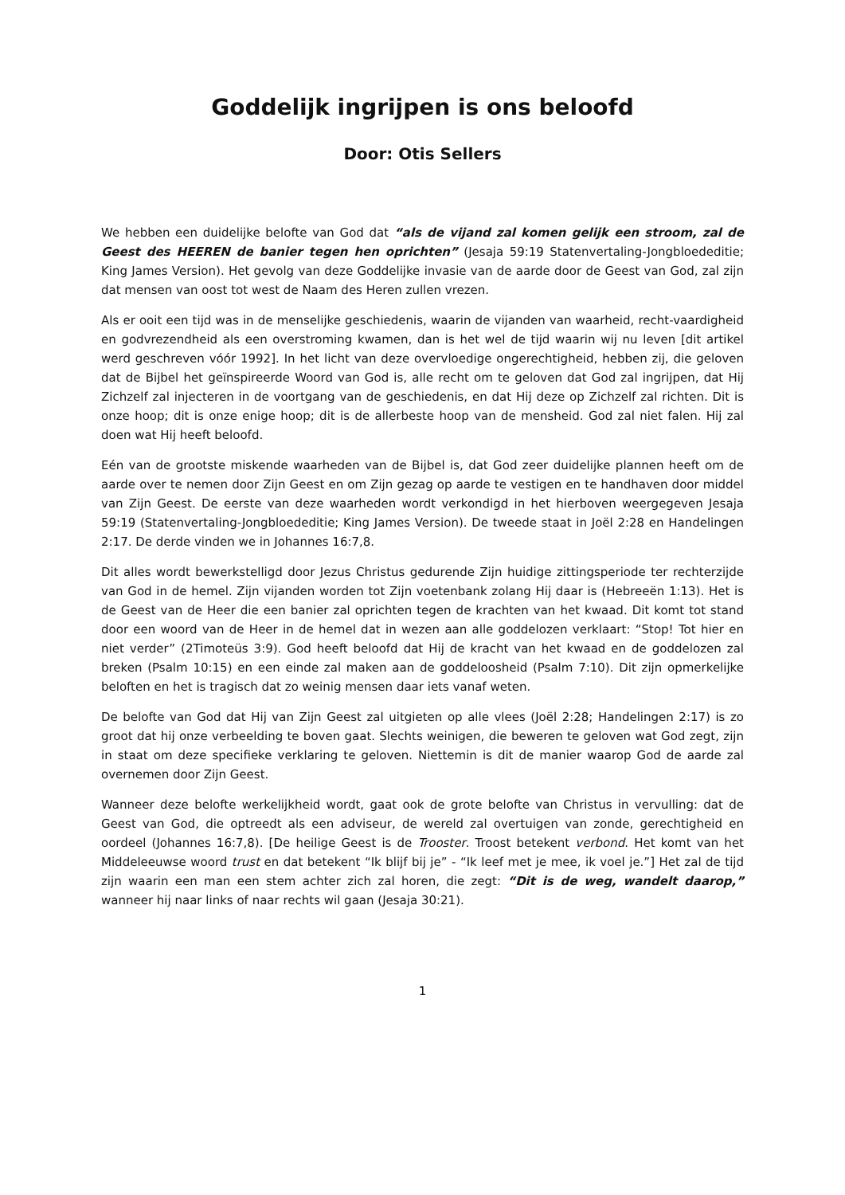Goddelijk ingrijpen is ons beloofd
Door: Otis Sellers
We hebben een duidelijke belofte van God dat “als de vijand zal komen gelijk een stroom, zal de Geest des HEEREN de banier tegen hen oprichten” (Jesaja 59:19 Statenvertaling-Jongbloededitie; King James Version). Het gevolg van deze Goddelijke invasie van de aarde door de Geest van God, zal zijn dat mensen van oost tot west de Naam des Heren zullen vrezen.
Als er ooit een tijd was in de menselijke geschiedenis, waarin de vijanden van waarheid, recht-vaardigheid en godvrezendheid als een overstroming kwamen, dan is het wel de tijd waarin wij nu leven [dit artikel werd geschreven vóór 1992]. In het licht van deze overvloedige ongerechtigheid, hebben zij, die geloven dat de Bijbel het geïnspireerde Woord van God is, alle recht om te geloven dat God zal ingrijpen, dat Hij Zichzelf zal injecteren in de voortgang van de geschiedenis, en dat Hij deze op Zichzelf zal richten. Dit is onze hoop; dit is onze enige hoop; dit is de allerbeste hoop van de mensheid. God zal niet falen. Hij zal doen wat Hij heeft beloofd.
Eén van de grootste miskende waarheden van de Bijbel is, dat God zeer duidelijke plannen heeft om de aarde over te nemen door Zijn Geest en om Zijn gezag op aarde te vestigen en te handhaven door middel van Zijn Geest. De eerste van deze waarheden wordt verkondigd in het hierboven weergegeven Jesaja 59:19 (Statenvertaling-Jongbloededitie; King James Version). De tweede staat in Joël 2:28 en Handelingen 2:17. De derde vinden we in Johannes 16:7,8.
Dit alles wordt bewerkstelligd door Jezus Christus gedurende Zijn huidige zittingsperiode ter rechterzijde van God in de hemel. Zijn vijanden worden tot Zijn voetenbank zolang Hij daar is (Hebreeën 1:13). Het is de Geest van de Heer die een banier zal oprichten tegen de krachten van het kwaad. Dit komt tot stand door een woord van de Heer in de hemel dat in wezen aan alle goddelozen verklaart: “Stop! Tot hier en niet verder” (2Timoteüs 3:9). God heeft beloofd dat Hij de kracht van het kwaad en de goddelozen zal breken (Psalm 10:15) en een einde zal maken aan de goddeloosheid (Psalm 7:10). Dit zijn opmerkelijke beloften en het is tragisch dat zo weinig mensen daar iets vanaf weten.
De belofte van God dat Hij van Zijn Geest zal uitgieten op alle vlees (Joël 2:28; Handelingen 2:17) is zo groot dat hij onze verbeelding te boven gaat. Slechts weinigen, die beweren te geloven wat God zegt, zijn in staat om deze specifieke verklaring te geloven. Niettemin is dit de manier waarop God de aarde zal overnemen door Zijn Geest.
Wanneer deze belofte werkelijkheid wordt, gaat ook de grote belofte van Christus in vervulling: dat de Geest van God, die optreedt als een adviseur, de wereld zal overtuigen van zonde, gerechtigheid en oordeel (Johannes 16:7,8). [De heilige Geest is de Trooster. Troost betekent verbond. Het komt van het Middeleeuwse woord trust en dat betekent “Ik blijf bij je” - “Ik leef met je mee, ik voel je.”] Het zal de tijd zijn waarin een man een stem achter zich zal horen, die zegt: “Dit is de weg, wandelt daarop,” wanneer hij naar links of naar rechts wil gaan (Jesaja 30:21).
1